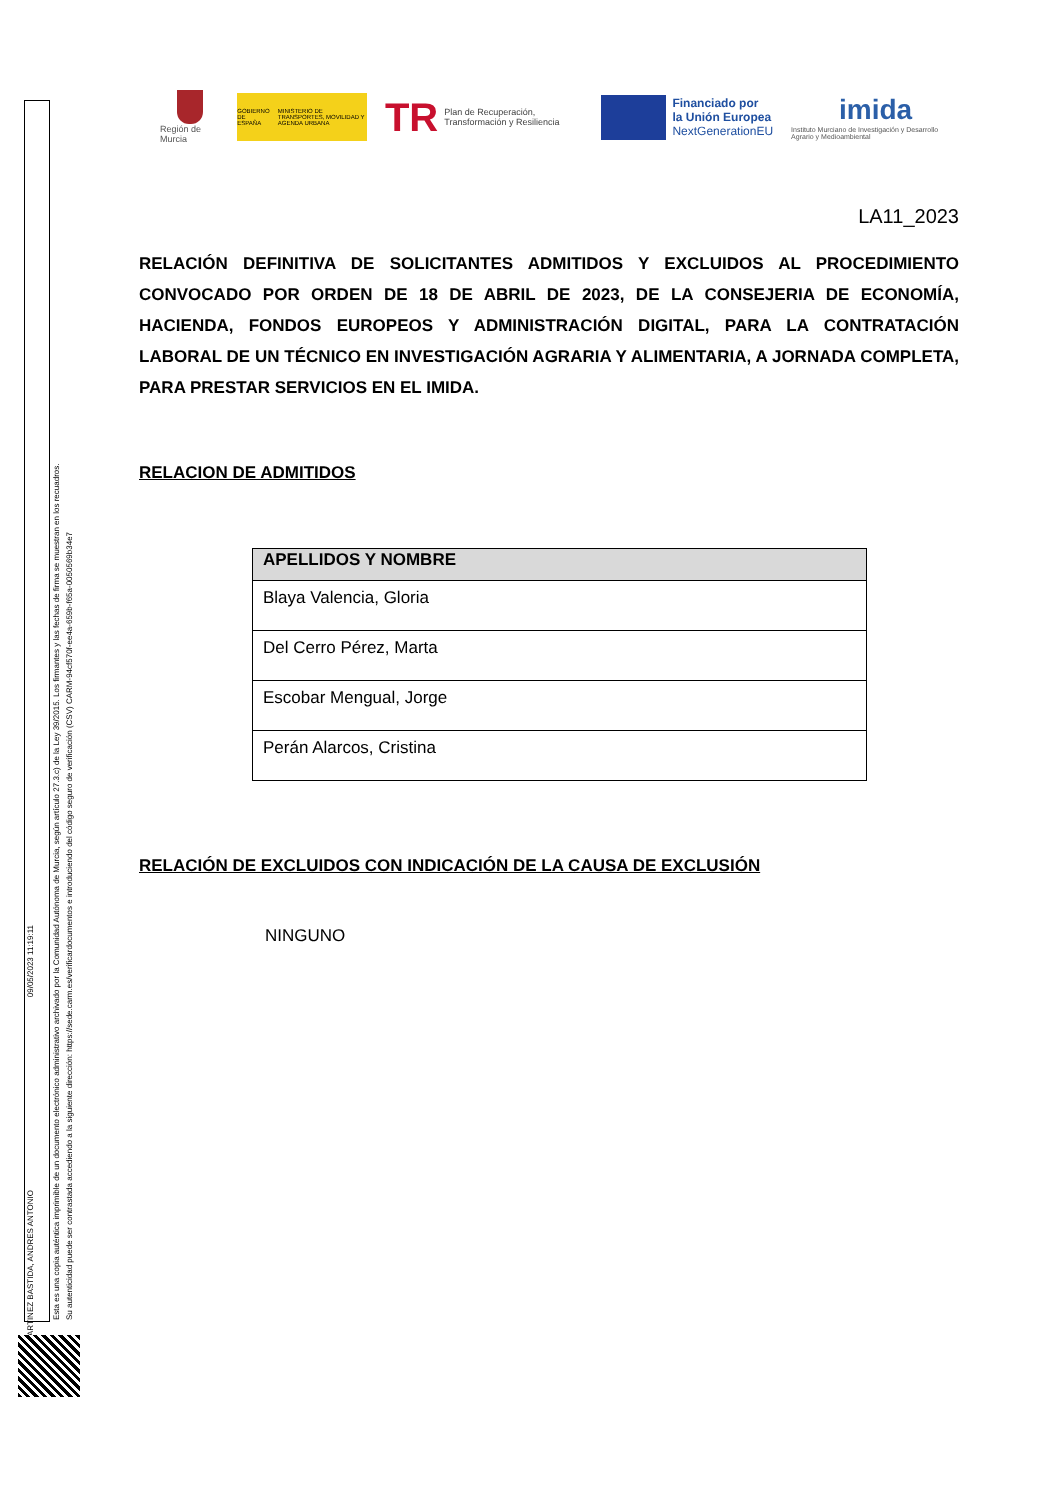Región de Murcia
GOBIERNO DE ESPAÑA MINISTERIO DE TRANSPORTES, MOVILIDAD Y AGENDA URBANA
TR Plan de Recuperación, Transformación y Resiliencia
Financiado por
la Unión Europea
NextGenerationEU
imida
Instituto Murciano de Investigación y Desarrollo Agrario y Medioambiental
Esta es una copia auténtica imprimible de un documento electrónico administrativo archivado por la Comunidad Autónoma de Murcia, según artículo 27.3.c) de la Ley 39/2015. Los firmantes y las fechas de firma se muestran en los recuadros.
Su autenticidad puede ser contrastada accediendo a la siguiente dirección: https://sede.carm.es/verificardocumentos e introduciendo del código seguro de verificación (CSV) CARM-94cf570f-ee4a-659b-f65a-0050569b34e7
MARTINEZ BASTIDA, ANDRES ANTONIO
09/05/2023 11:19:11
LA11_2023
RELACIÓN DEFINITIVA DE SOLICITANTES ADMITIDOS Y EXCLUIDOS AL PROCEDIMIENTO CONVOCADO POR ORDEN DE 18 DE ABRIL DE 2023, DE LA CONSEJERIA DE ECONOMÍA, HACIENDA, FONDOS EUROPEOS Y ADMINISTRACIÓN DIGITAL, PARA LA CONTRATACIÓN LABORAL DE UN TÉCNICO EN INVESTIGACIÓN AGRARIA Y ALIMENTARIA, A JORNADA COMPLETA, PARA PRESTAR SERVICIOS EN EL IMIDA.
RELACION DE ADMITIDOS
| APELLIDOS Y NOMBRE |
| --- |
| Blaya Valencia, Gloria |
| Del Cerro Pérez, Marta |
| Escobar Mengual, Jorge |
| Perán Alarcos, Cristina |
RELACIÓN DE EXCLUIDOS CON INDICACIÓN DE LA CAUSA DE EXCLUSIÓN
NINGUNO